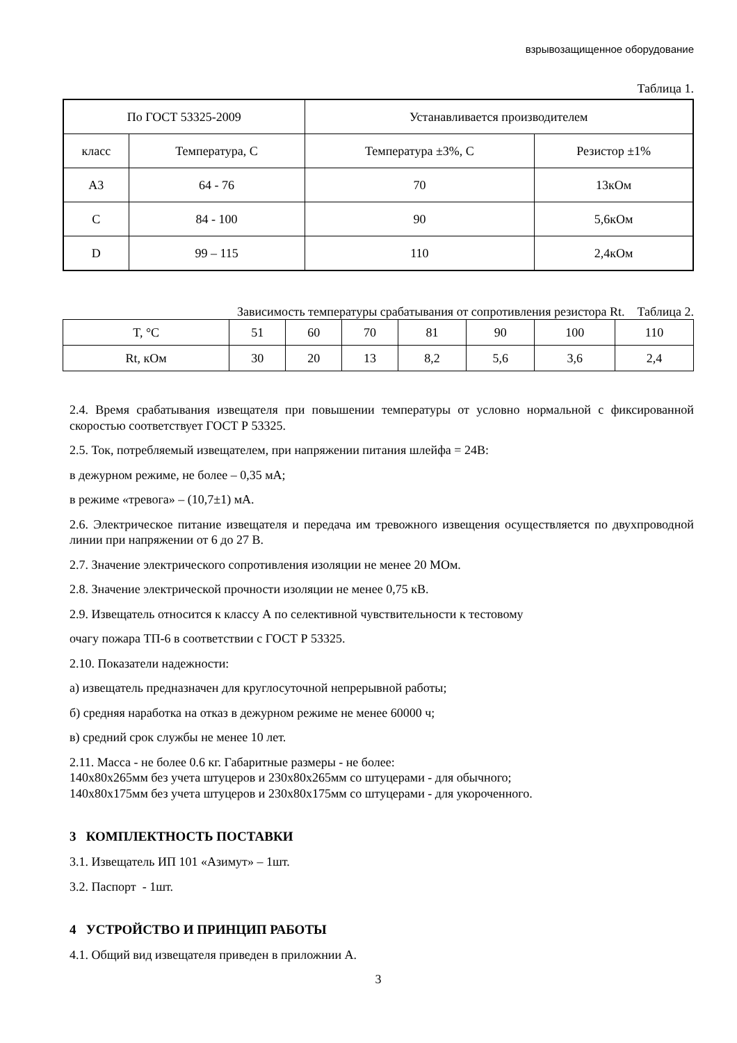взрывозащищенное оборудование
Таблица 1.
| По ГОСТ 53325-2009 | | Устанавливается производителем | |
| класс | Температура, С | Температура ±3%, С | Резистор ±1% |
| A3 | 64 - 76 | 70 | 13кОм |
| C | 84 - 100 | 90 | 5,6кОм |
| D | 99 – 115 | 110 | 2,4кОм |
Зависимость температуры срабатывания от сопротивления резистора Rt. Таблица 2.
| T, °С | 51 | 60 | 70 | 81 | 90 | 100 | 110 |
| Rt, кОм | 30 | 20 | 13 | 8,2 | 5,6 | 3,6 | 2,4 |
2.4. Время срабатывания извещателя при повышении температуры от условно нормальной с фиксированной скоростью соответствует ГОСТ Р 53325.
2.5. Ток, потребляемый извещателем, при напряжении питания шлейфа = 24В:
в дежурном режиме, не более – 0,35 мА;
в режиме «тревога» – (10,7±1) мА.
2.6. Электрическое питание извещателя и передача им тревожного извещения осуществляется по двухпроводной линии при напряжении от 6 до 27 В.
2.7. Значение электрического сопротивления изоляции не менее 20 МОм.
2.8. Значение электрической прочности изоляции не менее 0,75 кВ.
2.9. Извещатель относится к классу А по селективной чувствительности к тестовому
очагу пожара ТП-6 в соответствии с ГОСТ Р 53325.
2.10. Показатели надежности:
а) извещатель предназначен для круглосуточной непрерывной работы;
б) средняя наработка на отказ в дежурном режиме не менее 60000 ч;
в) средний срок службы не менее 10 лет.
2.11. Масса - не более 0.6 кг. Габаритные размеры - не более:
140х80х265мм без учета штуцеров и 230х80х265мм со штуцерами - для обычного;
140х80х175мм без учета штуцеров и 230х80х175мм со штуцерами - для укороченного.
3 КОМПЛЕКТНОСТЬ ПОСТАВКИ
3.1. Извещатель ИП 101 «Азимут» – 1шт.
3.2. Паспорт - 1шт.
4 УСТРОЙСТВО И ПРИНЦИП РАБОТЫ
4.1. Общий вид извещателя приведен в приложнии А.
3